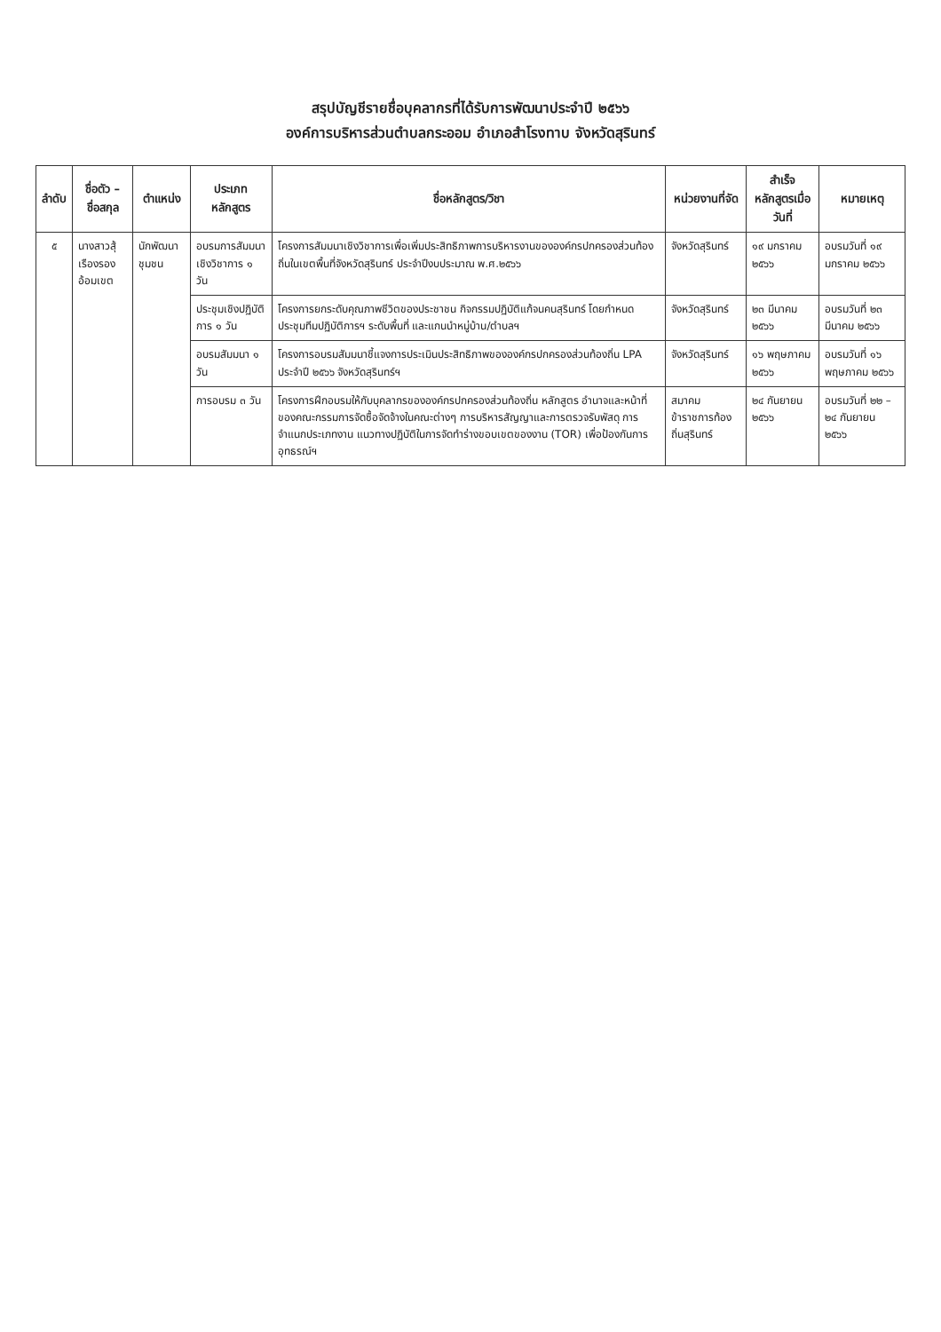สรุปบัญชีรายชื่อบุคลากรที่ได้รับการพัฒนาประจำปี ๒๕๖๖
องค์การบริหารส่วนตำบลกระออม อำเภอสำโรงทาบ จังหวัดสุรินทร์
| ลำดับ | ชื่อตัว – ชื่อสกุล | ตำแหน่ง | ประเภทหลักสูตร | ชื่อหลักสูตร/วิชา | หน่วยงานที่จัด | สำเร็จหลักสูตรเมื่อวันที่ | หมายเหตุ |
| --- | --- | --- | --- | --- | --- | --- | --- |
| ๕ | นางสาวสุ้เรืองรอง อ้อมเขต | นักพัฒนาชุมชน | อบรมการสัมมนาเชิงวิชาการ ๑ วัน | โครงการสัมมนาเชิงวิชาการเพื่อเพิ่มประสิทธิภาพการบริหารงานขององค์กรปกครองส่วนท้องถิ่นในเขตพื้นที่จังหวัดสุรินทร์ ประจำปีงบประมาณ พ.ศ.๒๕๖๖ | จังหวัดสุรินทร์ | ๑๙ มกราคม ๒๕๖๖ | อบรมวันที่ ๑๙ มกราคม ๒๕๖๖ |
| | | | ประชุมเชิงปฏิบัติการ ๑ วัน | โครงการยกระดับคุณภาพชีวิตของประชาชน กิจกรรมปฏิบัติแก้จนคนสุรินทร์ โดยกำหนดประชุมทีมปฏิบัติการฯ ระดับพื้นที่ และแกนนำหมู่บ้าน/ตำบลฯ | จังหวัดสุรินทร์ | ๒๓ มีนาคม ๒๕๖๖ | อบรมวันที่ ๒๓ มีนาคม ๒๕๖๖ |
| | | | อบรมสัมมนา ๑ วัน | โครงการอบรมสัมมนาชี้แจงการประเมินประสิทธิภาพขององค์กรปกครองส่วนท้องถิ่น LPA ประจำปี ๒๕๖๖ จังหวัดสุรินทร์ฯ | จังหวัดสุรินทร์ | ๑๖ พฤษภาคม ๒๕๖๖ | อบรมวันที่ ๑๖ พฤษภาคม ๒๕๖๖ |
| | | | การอบรม ๓ วัน | โครงการฝึกอบรมให้กับบุคลากรขององค์กรปกครองส่วนท้องถิ่น หลักสูตร อำนาจและหน้าที่ของคณะกรรมการจัดซื้อจัดจ้างในคณะต่างๆ การบริหารสัญญาและการตรวจรับพัสดุ การจำแนกประเภทงาน แนวทางปฏิบัติในการจัดทำร่างขอบเขตของงาน (TOR) เพื่อป้องกันการอุทธรณ์ฯ | สมาคมข้าราชการท้องถิ่นสุรินทร์ | ๒๔ กันยายน ๒๕๖๖ | อบรมวันที่ ๒๒ – ๒๔ กันยายน ๒๕๖๖ |